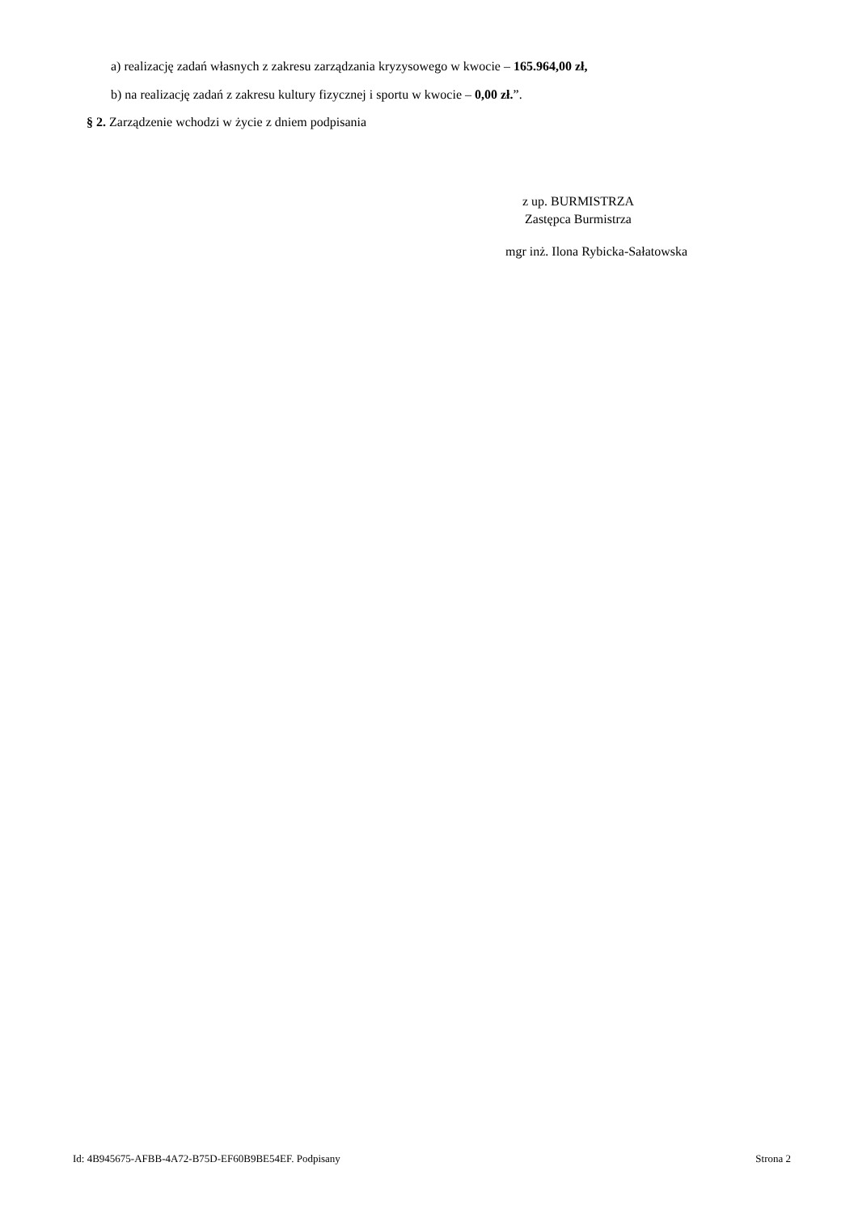a) realizację zadań własnych z zakresu zarządzania kryzysowego w kwocie – 165.964,00 zł,
b) na realizację zadań z zakresu kultury fizycznej i sportu w kwocie – 0,00 zł.”.
§ 2. Zarządzenie wchodzi w życie z dniem podpisania
z up. BURMISTRZA
Zastępca Burmistrza
mgr inż. Ilona Rybicka-Sałatowska
Id: 4B945675-AFBB-4A72-B75D-EF60B9BE54EF. Podpisany Strona 2